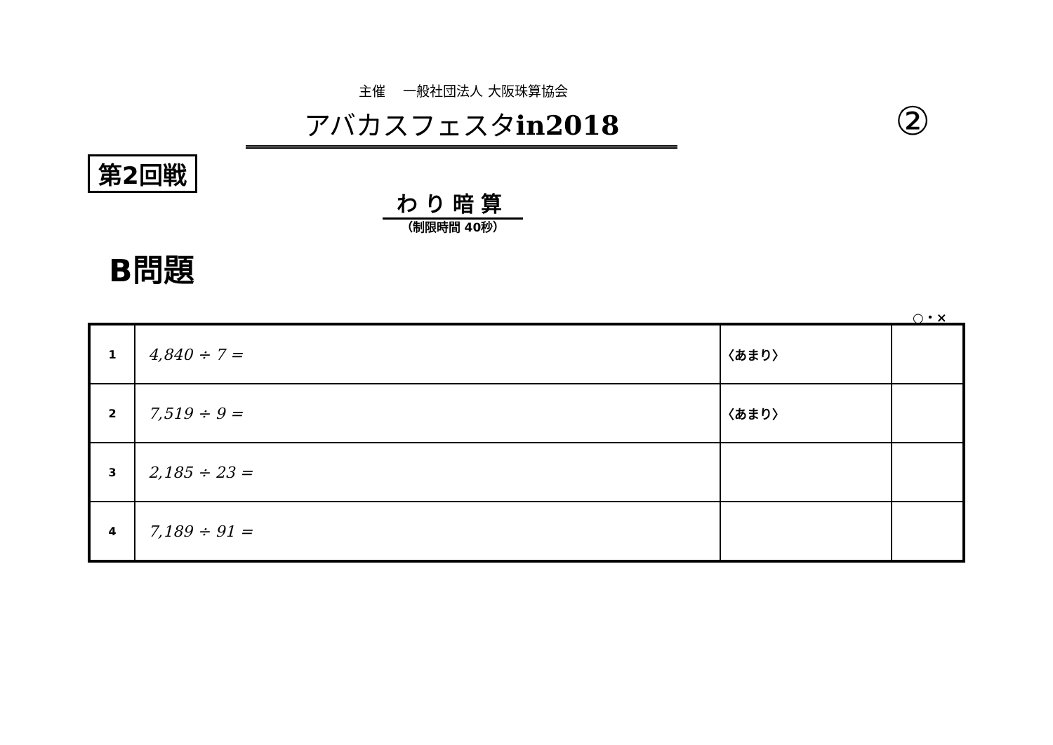主催　 一般社団法人 大阪珠算協会
アバカスフェスタin2018 ②
第2回戦
わり暗算
（制限時間 40秒）
B問題
○・×
| 1 | 4,840 ÷ 7 = | 〈あまり〉 | |
| 2 | 7,519 ÷ 9 = | 〈あまり〉 | |
| 3 | 2,185 ÷ 23 = | | |
| 4 | 7,189 ÷ 91 = | | |